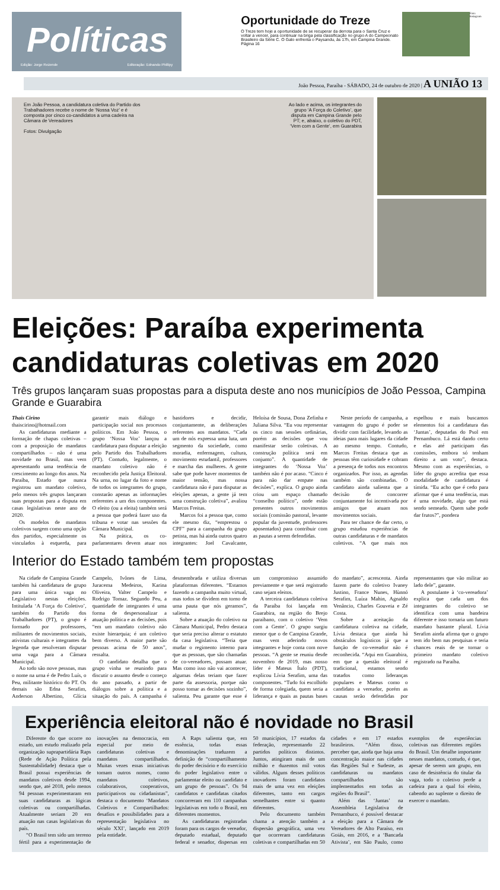Políticas
Edição: Jorge Rezende Editoração: Ednando Phillipy
Oportunidade do Treze
O Treze tem hoje a oportunidade de se recuperar da derrota para o Santa Cruz e voltar a vencer, para continuar na briga pela classificação no grupo A do Campeonato Brasileiro da Série C. O Galo enfrenta o Paysandu, às 17h, em Campina Grande. Página 16
Foto: Instagram
João Pessoa, Paraíba - SÁBADO, 24 de outubro de 2020 | A UNIÃO 13
Em João Pessoa, a candidatura coletiva do Partido dos Trabalhadores recebe o nome de ‘Nossa Voz’ e é composta por cinco co-candidatos a uma cadeira na Câmara de Vereadores
Fotos: Divulgação Ao lado e acima, os integrantes do grupo ‘A Força do Coletivo’, que disputa em Campina Grande pelo PT; e, abaixo, o coletivo do PDT, ‘Vem com a Gente’, em Guarabira
Eleições: Paraíba experimenta candidaturas coletivas em 2020
Três grupos lançaram suas propostas para a disputa deste ano nos municípios de João Pessoa, Campina Grande e Guarabira
Thais Cirino
thaiscirino@hotmail.com
As candidaturas mediante a formação de chapas coletivas – com a proposição de mandatos compartilhados – não é uma novidade no Brasil, mas vem apresentando uma tendência de crescimento ao longo dos anos. Na Paraíba, Estado que nunca registrou um mandato coletivo, pelo menos três grupos lançaram suas propostas para a disputa em casas legislativas neste ano de 2020.
Os modelos de mandatos coletivos surgem como uma opção dos partidos, especialmente os vinculados à esquerda, para garantir mais diálogo e participação social nos processos políticos. Em João Pessoa, o grupo ‘Nossa Voz’ lançou a candidatura para disputar a eleição pelo Partido dos Trabalhadores (PT). Contudo, legalmente, o mandato coletivo não é reconhecido pela Justiça Eleitoral. Na urna, no lugar da foto e nome de todos os integrantes do grupo, constarão apenas as informações referentes a um dos componentes. O eleito (ou a eleita) também será a pessoa que poderá fazer uso da tribuna e votar nas sessões da Câmara Municipal.
Na prática, os co-parlamentares devem atuar nos bastidores e decidir, conjuntamente, as deliberações referentes aos mandatos. “Cada um de nós expressa uma luta, um segmento da sociedade, como moradia, enfermagem, cultura, movimento estudantil, professores e marcha das mulheres. A gente sabe que pode haver momentos de maior tensão, mas nossa candidatura não é para disputar as eleições apenas, a gente já tem uma construção coletiva”, avaliou Marcos Freitas.
Marcos foi a pessoa que, como ele mesmo diz, “emprestou o CPF” para a campanha do grupo petista, mas há ainda outros quatro integrantes: Joel Cavalcante, Heloísa de Sousa, Dona Zefinha e Juliana Silva. “Eu vou representar os cinco nas sessões ordinárias, porém as decisões que vou manifestar serão coletivas. A construção política será em conjunto”. A quantidade de integrantes do ‘Nossa Voz’ também não é por acaso. “Cinco é para não dar empate nas decisões”, explica. O grupo ainda criou um espaço chamado “conselho político”, onde estão presentes outros movimentos sociais (comissão pastoral, levante popular da juventude, professores aposentados) para contribuir com as pautas a serem defendidas.
Neste período de campanha, a vantagem do grupo é poder se dividir com facilidade, levando as ideias para mais lugares da cidade ao mesmo tempo. Contudo, Marcos Freitas destaca que as pessoas têm curiosidade e cobram a presença de todos nos encontros organizados. Por isso, as agendas também são combinadas. O candidato ainda salienta que a decisão de concorrer conjuntamente foi incentivada por amigos que atuam nos movimentos sociais.
Para ter chance de dar certo, o grupo estudou experiências de outras candidaturas e de mandatos coletivos. “A que mais nos espelhou e mais buscamos elementos foi a candidatura das ‘Juntas’, deputadas do Psol em Pernambuco. Lá está dando certo e elas até participam das comissões, embora só tenham direito a um voto”, destaca. Mesmo com as experiências, o líder do grupo acredita que essa modalidade de candidatura é tímida. “Eu acho que é cedo para afirmar que é uma tendência, mas é uma novidade, algo que está sendo semeado. Quem sabe pode dar frutos?”, pondera
Interior do Estado também tem propostas
Na cidade de Campina Grande também há candidatura de grupo para uma única vaga no Legislativo nestas eleições. Intitulada ‘A Força do Coletivo’, também do Partido dos Trabalhadores (PT), o grupo é formado por professores, militantes de movimentos sociais, ativistas culturais e integrantes da legenda que resolveram disputar uma vaga para a Câmara Municipal.
Ao todo são nove pessoas, mas o nome na urna é de Pedro Luís, o Peu, militante histórico do PT. Os demais são Edna Serafim, Anderson Albertino, Glícia Campelo, Ivônes de Lima, Juracema Medeiros, Karina Oliveira, Valter Campelo e Rodrigo Tomaz. Segundo Peu, a quantidade de integrantes é uma forma de despersonalizar a atuação política e as decisões, pois “em um mandato coletivo não existe hierarquia; é um coletivo bem diverso. A maior parte são pessoas acima de 50 anos”, ressalta.
O candidato detalha que o grupo vinha se reunindo para discutir o assunto desde o começo do ano passado, a partir de diálogos sobre a política e a situação do país. A campanha é desmembrada e utiliza diversas plataformas diferentes. “Estamos fazendo a campanha muito virtual, mas todos se dividem em torno de uma pauta que nós geramos”, salienta.
Sobre a atuação do coletivo na Câmara Municipal, Pedro destaca que seria preciso alterar o estatuto da casa legislativa. “Teria que mudar o regimento interno para que as pessoas, que são chamadas de co-vereadores, possam atuar. Mas como isso não vai acontecer, algumas delas teriam que fazer parte da assessoria, porque não posso tomar as decisões sozinho”, salienta. Peu garante que esse é um compromisso assumido previamente e que será registrado caso sejam eleitos.
A terceira candidatura coletiva da Paraíba foi lançada em Guarabira, na região do Brejo paraibano, com o coletivo ‘Vem com a Gente’. O grupo surgiu menor que o de Campina Grande, mas vem aderindo novos integrantes e hoje conta com nove pessoas. “A gente se reuniu desde novembro de 2019, mas nosso líder é Mateus Ítalo (PDT), explicou Lívia Serafim, uma das componentes. “Tudo foi escolhido de forma colegiada, quem seria a liderança e quais as pautas bases do mandato”, acrescenta. Ainda fazem parte do coletivo Ivaney Justino, France Nunes, Hùnnó Serafim, Luíza Mahin, Agnaldo Venâncio, Charles Gouveia e Zé Costa.
Sobre a aceitação da candidatura coletiva na cidade, Lívia destaca que ainda há obstáculos logísticos já que a função de co-vereador não é reconhecida. “Aqui em Guarabira, em que a questão eleitoral é tradicional, estamos sendo tratados como lideranças populares e Mateus como o candidato a vereador, porém as causas serão defendidas por representantes que vão militar ao lado dele”, garante.
A postulante à ‘co-vereadora’ explica que cada um dos integrantes do coletivo se identifica com uma bandeira diferente e isso tornaria um futuro mandato bastante plural. Lívia Serafim ainda afirma que o grupo tem ido bem nas pesquisas e teria chances reais de se tornar o primeiro mandato coletivo registrado na Paraíba.
Experiência eleitoral não é novidade no Brasil
Diferente do que ocorre no estado, um estudo realizado pela organização suprapartidária Raps (Rede de Ação Política pela Sustentabilidade) destaca que o Brasil possui experiências de mandatos coletivos desde 1994, sendo que, até 2018, pelo menos 94 pessoas experimentaram em suas candidaturas as lógicas coletivas ou compartilhadas. Atualmente seriam 20 em atuação nas casas legislativas do país.
“O Brasil tem sido um terreno fértil para a experimentação de inovações na democracia, em especial por meio de candidaturas coletivas e mandatos compartilhados. Muitas vezes essas iniciativas tomam outros nomes, como mandatos coletivos, colaborativos, cooperativos, participativos ou cidadanistas”, destaca o documento ‘Mandatos Coletivos e Compartilhados: desafios e possibilidades para a representação legislativa no século XXI’, lançado em 2019 pela entidade.
A Raps salienta que, em essência, todas essas denominações traduzem a definição de “compartilhamento do poder decisório e do exercício do poder legislativo entre o parlamentar eleito ou candidato e um grupo de pessoas”. Os 94 candidatos e candidatas citados concorreram em 110 campanhas legislativas em todo o Brasil, em diferentes momentos.
As candidaturas registradas foram para os cargos de vereador, deputado estadual, deputado federal e senador, dispersas em 50 municípios, 17 estados da federação, representando 22 partidos políticos distintos. Juntos, atingiram mais de um milhão e duzentos mil votos válidos. Alguns desses políticos inovadores foram candidatos mais de uma vez em eleições diferentes, tanto em cargos semelhantes entre si quanto diferentes.
Pelo documento também chama a atenção também a dispersão geográfica, uma vez que ocorreram candidaturas coletivas e compartilhadas em 50 cidades e em 17 estados brasileiros. “Além disso, perceber que, ainda que haja uma concentração maior nas cidades das Regiões Sul e Sudeste, as candidaturas ou mandatos compartilhados são implementados em todas as regiões do Brasil”.
Além das ‘Juntas’ na Assembleia Legislativa de Pernambuco, é possível destacar a eleição para a Câmara de Vereadores de Alto Paraíso, em Goiás, em 2016, e a ‘Bancada Ativista’, em São Paulo, como exemplos de experiências coletivas nas diferentes regiões do Brasil. Um detalhe importante nesses mandatos, contudo, é que, apesar de serem um grupo, em caso de desistência do titular da vaga, todo o coletivo perde a cadeira para a qual foi eleito, cabendo ao suplente o direito de exercer o mandato.